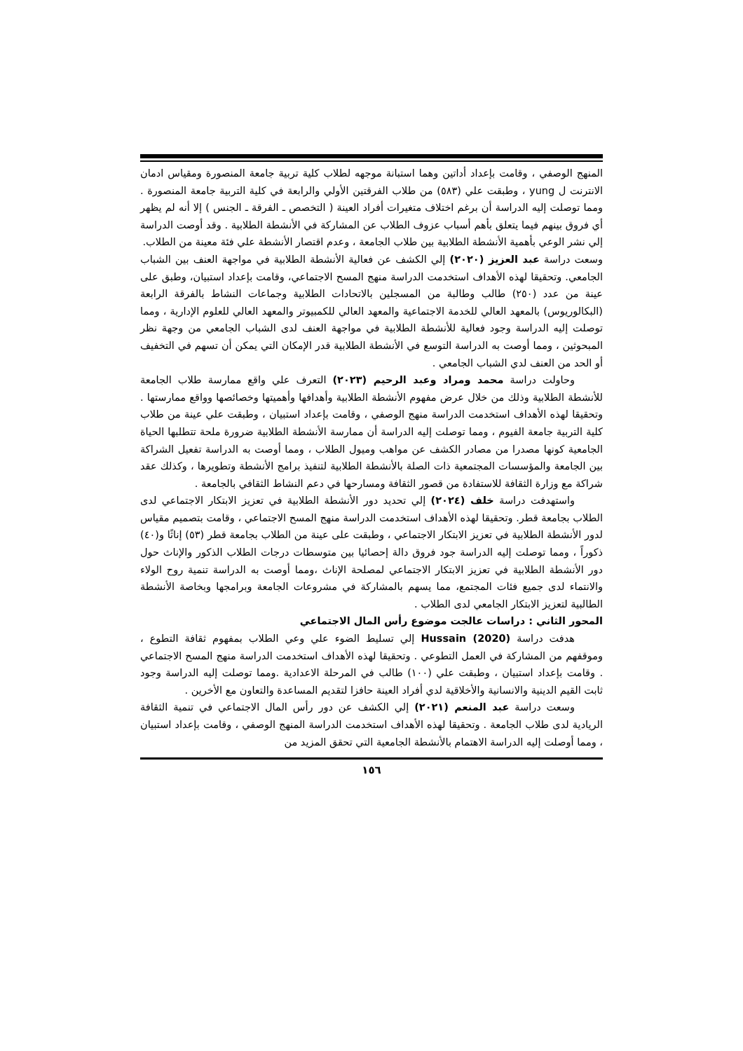المنهج الوصفي ، وقامت بإعداد أداتين وهما استبانة موجهه لطلاب كلية تربية جامعة المنصورة ومقياس ادمان الانترنت ل yung ، وطبقت علي (٥٨٣) من طلاب الفرقتين الأولي والرابعة في كلية التربية جامعة المنصورة . ومما توصلت إليه الدراسة أن برغم اختلاف متغيرات أفراد العينة ( التخصص ـ الفرقة ـ الجنس ) إلا أنه لم يظهر أي فروق بينهم فيما يتعلق بأهم أسباب عزوف الطلاب عن المشاركة في الأنشطة الطلابية . وقد أوصت الدراسة إلي نشر الوعي بأهمية الأنشطة الطلابية بين طلاب الجامعة ، وعدم اقتصار الأنشطة علي فئة معينة من الطلاب.
وسعت دراسة عبد العزيز (٢٠٢٠) إلي الكشف عن فعالية الأنشطة الطلابية في مواجهة العنف بين الشباب الجامعي. وتحقيقا لهذه الأهداف استخدمت الدراسة منهج المسح الاجتماعي، وقامت بإعداد استبيان، وطبق على عينة من عدد (٢٥٠) طالب وطالبة من المسجلين بالاتحادات الطلابية وجماعات النشاط بالفرقة الرابعة (البكالوريوس) بالمعهد العالي للخدمة الاجتماعية والمعهد العالي للكمبيوتر والمعهد العالي للعلوم الإدارية ، ومما توصلت إليه الدراسة وجود فعالية للأنشطة الطلابية في مواجهة العنف لدى الشباب الجامعي من وجهة نظر المبحوثين ، ومما أوصت به الدراسة التوسع في الأنشطة الطلابية قدر الإمكان التي يمكن أن تسهم في التخفيف أو الحد من العنف لدي الشباب الجامعي .
وحاولت دراسة محمد ومراد وعبد الرحيم (٢٠٢٣) التعرف علي واقع ممارسة طلاب الجامعة للأنشطة الطلابية وذلك من خلال عرض مفهوم الأنشطة الطلابية وأهدافها وأهميتها وخصائصها وواقع ممارستها . وتحقيقا لهذه الأهداف استخدمت الدراسة منهج الوصفي ، وقامت بإعداد استبيان ، وطبقت علي عينة من طلاب كلية التربية جامعة الفيوم ، ومما توصلت إليه الدراسة أن ممارسة الأنشطة الطلابية ضرورة ملحة تتطلبها الحياة الجامعية كونها مصدرا من مصادر الكشف عن مواهب وميول الطلاب ، ومما أوصت به الدراسة تفعيل الشراكة بين الجامعة والمؤسسات المجتمعية ذات الصلة بالأنشطة الطلابية لتنفيذ برامج الأنشطة وتطويرها ، وكذلك عقد شراكة مع وزارة الثقافة للاستفادة من قصور الثقافة ومسارحها في دعم النشاط الثقافي بالجامعة .
واستهدفت دراسة خلف (٢٠٢٤) إلي تحديد دور الأنشطة الطلابية في تعزيز الابتكار الاجتماعي لدى الطلاب بجامعة قطر. وتحقيقا لهذه الأهداف استخدمت الدراسة منهج المسح الاجتماعي ، وقامت بتصميم مقياس لدور الأنشطة الطلابية في تعزيز الابتكار الاجتماعي ، وطبقت على عينة من الطلاب بجامعة قطر (٥٣) إناثًا و(٤٠) ذكوراً ، ومما توصلت إليه الدراسة جود فروق دالة إحصائيا بين متوسطات درجات الطلاب الذكور والإناث حول دور الأنشطة الطلابية في تعزيز الابتكار الاجتماعي لمصلحة الإناث ،ومما أوصت به الدراسة تنمية روح الولاء والانتماء لدى جميع فئات المجتمع، مما يسهم بالمشاركة في مشروعات الجامعة وبرامجها وبخاصة الأنشطة الطالبية لتعزيز الابتكار الجامعي لدى الطلاب .
المحور الثاني : دراسات عالجت موضوع رأس المال الاجتماعي
هدفت دراسة Hussain (2020) إلي تسليط الضوء علي وعي الطلاب بمفهوم ثقافة التطوع ، وموقفهم من المشاركة في العمل التطوعي . وتحقيقا لهذه الأهداف استخدمت الدراسة منهج المسح الاجتماعي . وقامت بإعداد استبيان ، وطبقت علي (١٠٠) طالب في المرحلة الاعدادية .ومما توصلت إليه الدراسة وجود ثابت القيم الدينية والانسانية والأخلاقية لدي أفراد العينة حافزا لتقديم المساعدة والتعاون مع الأخرين .
وسعت دراسة عبد المنعم (٢٠٢١) إلي الكشف عن دور رأس المال الاجتماعي في تنمية الثقافة الريادية لدى طلاب الجامعة . وتحقيقا لهذه الأهداف استخدمت الدراسة المنهج الوصفي ، وقامت بإعداد استبيان ، ومما أوصلت إليه الدراسة الاهتمام بالأنشطة الجامعية التي تحقق المزيد من
١٥٦